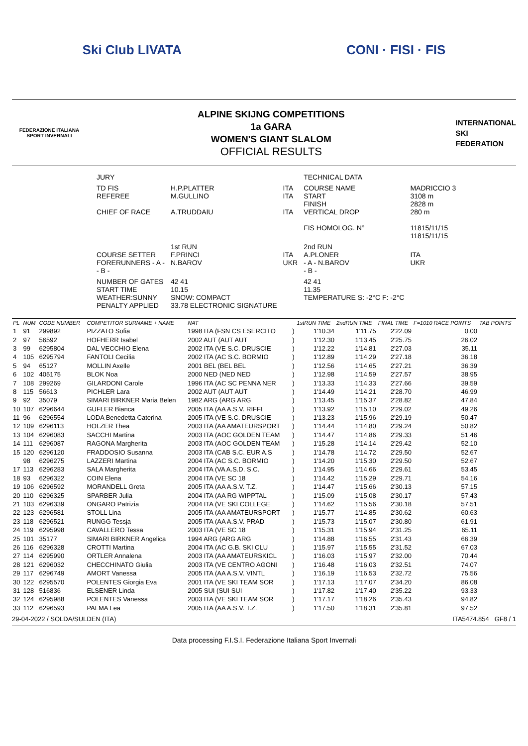Ski Club LIVATA CONI · FISI · FIS
FEDERAZIONE ITALIANA
SPORT INVERNALI
ALPINE SKIJNG COMPETITIONS
1a GARA
WOMEN'S GIANT SLALOM
OFFICIAL RESULTS
INTERNATIONAL
SKI
FEDERATION
| JURY | | | TECHNICAL DATA | |
| TD FIS REFEREE CHIEF OF RACE | H.P.PLATTER M.GULLINO A.TRUDDAIU | ITA ITA ITA | COURSE NAME START FINISH VERTICAL DROP FIS HOMOLOG. N° | MADRICCIO 3 3108 m 2828 m 280 m 11815/11/15 11815/11/15 |
| COURSE SETTER FORERUNNERS - A - - B - | 1st RUN F.PRINCI N.BAROV | ITA UKR | 2nd RUN A.PLONER - A - N.BAROV - B - | ITA UKR |
| NUMBER OF GATES START TIME WEATHER:SUNNY PENALTY APPLIED | 42 41 10.15 SNOW: COMPACT 33.78 ELECTRONIC SIGNATURE | | 42 41 11.35 TEMPERATURE S: -2°C F: -2°C | |
| PL | NUM | CODE NUMBER | COMPETITOR SURNAME + NAME | NAT | | 1stRUN TIME | 2ndRUN TIME | FINAL TIME | F=1010 RACE POINTS | TAB POINTS |
| --- | --- | --- | --- | --- | --- | --- | --- | --- | --- | --- |
| 1 | 91 | 299892 | PIZZATO Sofia | 1998 ITA (FSN CS ESERCITO | ) | 1'10.34 | 1'11.75 | 2'22.09 | 0.00 | |
| 2 | 97 | 56592 | HOFHERR Isabel | 2002 AUT (AUT AUT | ) | 1'12.30 | 1'13.45 | 2'25.75 | 26.02 | |
| 3 | 99 | 6295804 | DAL VECCHIO Elena | 2002 ITA (VE S.C. DRUSCIE | ) | 1'12.22 | 1'14.81 | 2'27.03 | 35.11 | |
| 4 | 105 | 6295794 | FANTOLI Cecilia | 2002 ITA (AC S.C. BORMIO | ) | 1'12.89 | 1'14.29 | 2'27.18 | 36.18 | |
| 5 | 94 | 65127 | MOLLIN Axelle | 2001 BEL (BEL BEL | ) | 1'12.56 | 1'14.65 | 2'27.21 | 36.39 | |
| 6 | 102 | 405175 | BLOK Noa | 2000 NED (NED NED | ) | 1'12.98 | 1'14.59 | 2'27.57 | 38.95 | |
| 7 | 108 | 299269 | GILARDONI Carole | 1996 ITA (AC SC PENNA NER | ) | 1'13.33 | 1'14.33 | 2'27.66 | 39.59 | |
| 8 | 115 | 56613 | PICHLER Lara | 2002 AUT (AUT AUT | ) | 1'14.49 | 1'14.21 | 2'28.70 | 46.99 | |
| 9 | 92 | 35079 | SIMARI BIRKNER Maria Belen | 1982 ARG (ARG ARG | ) | 1'13.45 | 1'15.37 | 2'28.82 | 47.84 | |
| 10 | 107 | 6296644 | GUFLER Bianca | 2005 ITA (AA A.S.V. RIFFI | ) | 1'13.92 | 1'15.10 | 2'29.02 | 49.26 | |
| 11 | 96 | 6296554 | LODA Benedetta Caterina | 2005 ITA (VE S.C. DRUSCIE | ) | 1'13.23 | 1'15.96 | 2'29.19 | 50.47 | |
| 12 | 109 | 6296113 | HOLZER Thea | 2003 ITA (AA AMATEURSPORT | ) | 1'14.44 | 1'14.80 | 2'29.24 | 50.82 | |
| 13 | 104 | 6296083 | SACCHI Martina | 2003 ITA (AOC GOLDEN TEAM | ) | 1'14.47 | 1'14.86 | 2'29.33 | 51.46 | |
| 14 | 111 | 6296087 | RAGONA Margherita | 2003 ITA (AOC GOLDEN TEAM | ) | 1'15.28 | 1'14.14 | 2'29.42 | 52.10 | |
| 15 | 120 | 6296120 | FRADDOSIO Susanna | 2003 ITA (CAB S.C. EUR A.S | ) | 1'14.78 | 1'14.72 | 2'29.50 | 52.67 | |
| | 98 | 6296275 | LAZZERI Martina | 2004 ITA (AC S.C. BORMIO | ) | 1'14.20 | 1'15.30 | 2'29.50 | 52.67 | |
| 17 | 113 | 6296283 | SALA Margherita | 2004 ITA (VA A.S.D. S.C. | ) | 1'14.95 | 1'14.66 | 2'29.61 | 53.45 | |
| 18 | 93 | 6296322 | COIN Elena | 2004 ITA (VE SC 18 | ) | 1'14.42 | 1'15.29 | 2'29.71 | 54.16 | |
| 19 | 106 | 6296592 | MORANDELL Greta | 2005 ITA (AA A.S.V. T.Z. | ) | 1'14.47 | 1'15.66 | 2'30.13 | 57.15 | |
| 20 | 110 | 6296325 | SPARBER Julia | 2004 ITA (AA RG WIPPTAL | ) | 1'15.09 | 1'15.08 | 2'30.17 | 57.43 | |
| 21 | 103 | 6296339 | ONGARO Patrizia | 2004 ITA (VE SKI COLLEGE | ) | 1'14.62 | 1'15.56 | 2'30.18 | 57.51 | |
| 22 | 123 | 6296581 | STOLL Lina | 2005 ITA (AA AMATEURSPORT | ) | 1'15.77 | 1'14.85 | 2'30.62 | 60.63 | |
| 23 | 118 | 6296521 | RUNGG Tessja | 2005 ITA (AA A.S.V. PRAD | ) | 1'15.73 | 1'15.07 | 2'30.80 | 61.91 | |
| 24 | 119 | 6295998 | CAVALLERO Tessa | 2003 ITA (VE SC 18 | ) | 1'15.31 | 1'15.94 | 2'31.25 | 65.11 | |
| 25 | 101 | 35177 | SIMARI BIRKNER Angelica | 1994 ARG (ARG ARG | ) | 1'14.88 | 1'16.55 | 2'31.43 | 66.39 | |
| 26 | 116 | 6296328 | CROTTI Martina | 2004 ITA (AC G.B. SKI CLU | ) | 1'15.97 | 1'15.55 | 2'31.52 | 67.03 | |
| 27 | 114 | 6295990 | ORTLER Annalena | 2003 ITA (AA AMATEURSKICL | ) | 1'16.03 | 1'15.97 | 2'32.00 | 70.44 | |
| 28 | 121 | 6296032 | CHECCHINATO Giulia | 2003 ITA (VE CENTRO AGONI | ) | 1'16.48 | 1'16.03 | 2'32.51 | 74.07 | |
| 29 | 117 | 6296749 | AMORT Vanessa | 2005 ITA (AA A.S.V. VINTL | ) | 1'16.19 | 1'16.53 | 2'32.72 | 75.56 | |
| 30 | 122 | 6295570 | POLENTES Giorgia Eva | 2001 ITA (VE SKI TEAM SOR | ) | 1'17.13 | 1'17.07 | 2'34.20 | 86.08 | |
| 31 | 128 | 516836 | ELSENER Linda | 2005 SUI (SUI SUI | ) | 1'17.82 | 1'17.40 | 2'35.22 | 93.33 | |
| 32 | 124 | 6295988 | POLENTES Vanessa | 2003 ITA (VE SKI TEAM SOR | ) | 1'17.17 | 1'18.26 | 2'35.43 | 94.82 | |
| 33 | 112 | 6296593 | PALMA Lea | 2005 ITA (AA A.S.V. T.Z. | ) | 1'17.50 | 1'18.31 | 2'35.81 | 97.52 | |
29-04-2022 / SOLDA/SULDEN (ITA) ITA5474.854 GF8 / 1
Data processing F.I.S.I. Federazione Italiana Sport Invernali